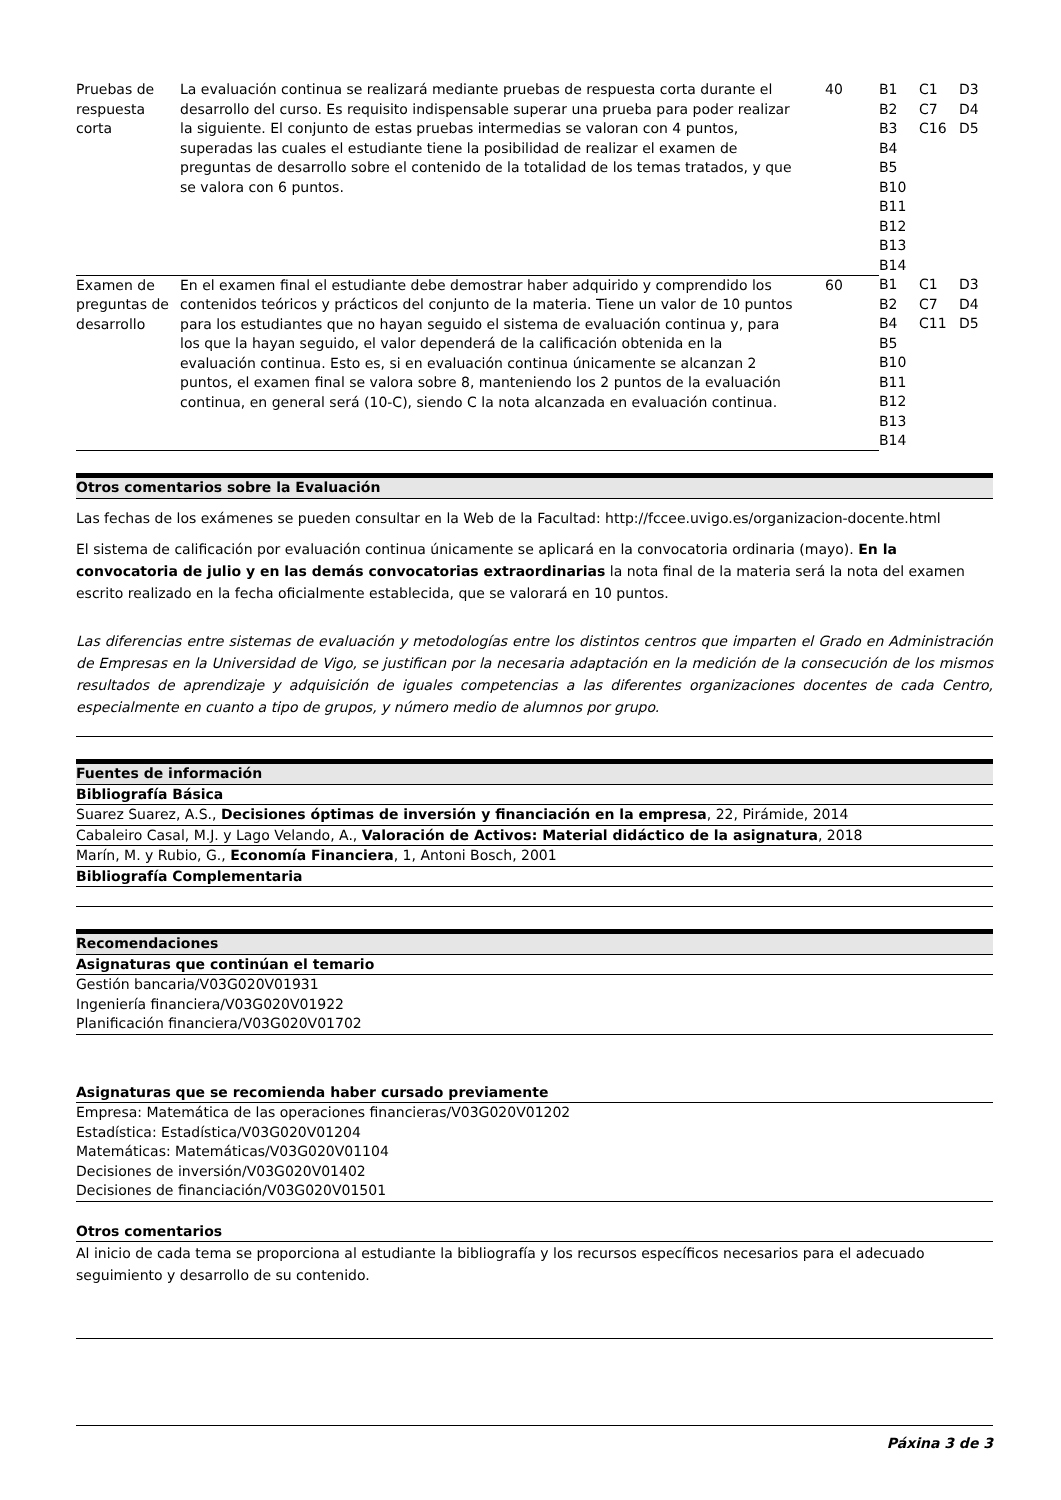| Pruebas de respuesta corta | La evaluación continua se realizará mediante pruebas de respuesta corta durante el desarrollo del curso. Es requisito indispensable superar una prueba para poder realizar la siguiente. El conjunto de estas pruebas intermedias se valoran con 4 puntos, superadas las cuales el estudiante tiene la posibilidad de realizar el examen de preguntas de desarrollo sobre el contenido de la totalidad de los temas tratados, y que se valora con 6 puntos. | 40 | B1 B2 B3 B4 B5 B10 B11 B12 B13 B14 | C1 C7 C16 | D3 D4 D5 |
| Examen de preguntas de desarrollo | En el examen final el estudiante debe demostrar haber adquirido y comprendido los contenidos teóricos y prácticos del conjunto de la materia. Tiene un valor de 10 puntos para los estudiantes que no hayan seguido el sistema de evaluación continua y, para los que la hayan seguido, el valor dependerá de la calificación obtenida en la evaluación continua. Esto es, si en evaluación continua únicamente se alcanzan 2 puntos, el examen final se valora sobre 8, manteniendo los 2 puntos de la evaluación continua, en general será (10-C), siendo C la nota alcanzada en evaluación continua. | 60 | B1 B2 B4 B5 B10 B11 B12 B13 B14 | C1 C7 C11 | D3 D4 D5 |
Otros comentarios sobre la Evaluación
Las fechas de los exámenes se pueden consultar en la Web de la Facultad: http://fccee.uvigo.es/organizacion-docente.html
El sistema de calificación por evaluación continua únicamente se aplicará en la convocatoria ordinaria (mayo). En la convocatoria de julio y en las demás convocatorias extraordinarias la nota final de la materia será la nota del examen escrito realizado en la fecha oficialmente establecida, que se valorará en 10 puntos.
Las diferencias entre sistemas de evaluación y metodologías entre los distintos centros que imparten el Grado en Administración de Empresas en la Universidad de Vigo, se justifican por la necesaria adaptación en la medición de la consecución de los mismos resultados de aprendizaje y adquisición de iguales competencias a las diferentes organizaciones docentes de cada Centro, especialmente en cuanto a tipo de grupos, y número medio de alumnos por grupo.
Fuentes de información
Bibliografía Básica
Suarez Suarez, A.S., Decisiones óptimas de inversión y financiación en la empresa, 22, Pirámide, 2014
Cabaleiro Casal, M.J. y Lago Velando, A., Valoración de Activos: Material didáctico de la asignatura, 2018
Marín, M. y Rubio, G., Economía Financiera, 1, Antoni Bosch, 2001
Bibliografía Complementaria
Recomendaciones
Asignaturas que continúan el temario
Gestión bancaria/V03G020V01931
Ingeniería financiera/V03G020V01922
Planificación financiera/V03G020V01702
Asignaturas que se recomienda haber cursado previamente
Empresa: Matemática de las operaciones financieras/V03G020V01202
Estadística: Estadística/V03G020V01204
Matemáticas: Matemáticas/V03G020V01104
Decisiones de inversión/V03G020V01402
Decisiones de financiación/V03G020V01501
Otros comentarios
Al inicio de cada tema se proporciona al estudiante la bibliografía y los recursos específicos necesarios para el adecuado seguimiento y desarrollo de su contenido.
Páxina 3 de 3